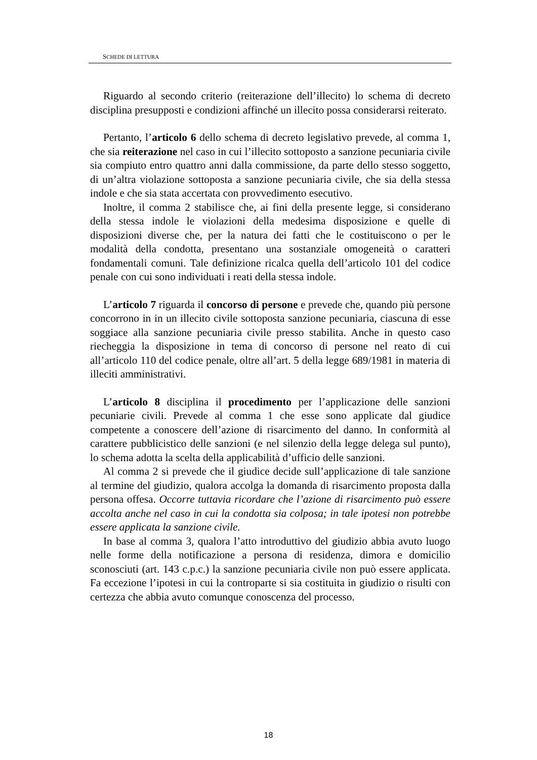SCHEDE DI LETTURA
Riguardo al secondo criterio (reiterazione dell’illecito) lo schema di decreto disciplina presupposti e condizioni affinché un illecito possa considerarsi reiterato.
Pertanto, l’articolo 6 dello schema di decreto legislativo prevede, al comma 1, che sia reiterazione nel caso in cui l’illecito sottoposto a sanzione pecuniaria civile sia compiuto entro quattro anni dalla commissione, da parte dello stesso soggetto, di un’altra violazione sottoposta a sanzione pecuniaria civile, che sia della stessa indole e che sia stata accertata con provvedimento esecutivo.
Inoltre, il comma 2 stabilisce che, ai fini della presente legge, si considerano della stessa indole le violazioni della medesima disposizione e quelle di disposizioni diverse che, per la natura dei fatti che le costituiscono o per le modalità della condotta, presentano una sostanziale omogeneità o caratteri fondamentali comuni. Tale definizione ricalca quella dell’articolo 101 del codice penale con cui sono individuati i reati della stessa indole.
L’articolo 7 riguarda il concorso di persone e prevede che, quando più persone concorrono in in un illecito civile sottoposta sanzione pecuniaria, ciascuna di esse soggiace alla sanzione pecuniaria civile presso stabilita. Anche in questo caso riecheggia la disposizione in tema di concorso di persone nel reato di cui all’articolo 110 del codice penale, oltre all’art. 5 della legge 689/1981 in materia di illeciti amministrativi.
L’articolo 8 disciplina il procedimento per l’applicazione delle sanzioni pecuniarie civili. Prevede al comma 1 che esse sono applicate dal giudice competente a conoscere dell’azione di risarcimento del danno. In conformità al carattere pubblicistico delle sanzioni (e nel silenzio della legge delega sul punto), lo schema adotta la scelta della applicabilità d’ufficio delle sanzioni.
Al comma 2 si prevede che il giudice decide sull’applicazione di tale sanzione al termine del giudizio, qualora accolga la domanda di risarcimento proposta dalla persona offesa. Occorre tuttavia ricordare che l’azione di risarcimento può essere accolta anche nel caso in cui la condotta sia colposa; in tale ipotesi non potrebbe essere applicata la sanzione civile.
In base al comma 3, qualora l’atto introduttivo del giudizio abbia avuto luogo nelle forme della notificazione a persona di residenza, dimora e domicilio sconosciuti (art. 143 c.p.c.) la sanzione pecuniaria civile non può essere applicata. Fa eccezione l’ipotesi in cui la controparte si sia costituita in giudizio o risulti con certezza che abbia avuto comunque conoscenza del processo.
18